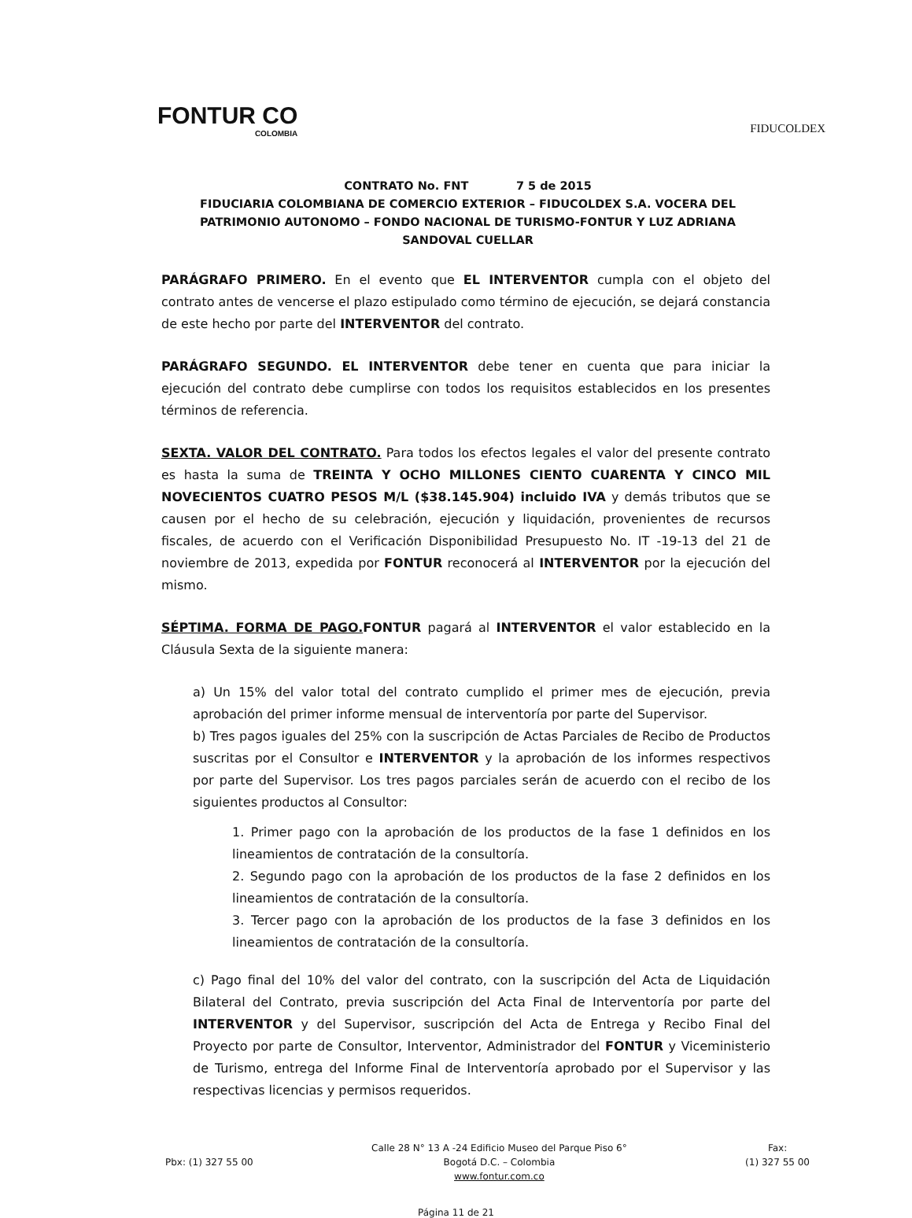FONTUR CO
COLOMBIA
FIDUCOLDEX
CONTRATO No. FNT 7 5 de 2015
FIDUCIARIA COLOMBIANA DE COMERCIO EXTERIOR – FIDUCOLDEX S.A. VOCERA DEL PATRIMONIO AUTONOMO – FONDO NACIONAL DE TURISMO-FONTUR Y LUZ ADRIANA SANDOVAL CUELLAR
PARÁGRAFO PRIMERO. En el evento que EL INTERVENTOR cumpla con el objeto del contrato antes de vencerse el plazo estipulado como término de ejecución, se dejará constancia de este hecho por parte del INTERVENTOR del contrato.
PARÁGRAFO SEGUNDO. EL INTERVENTOR debe tener en cuenta que para iniciar la ejecución del contrato debe cumplirse con todos los requisitos establecidos en los presentes términos de referencia.
SEXTA. VALOR DEL CONTRATO. Para todos los efectos legales el valor del presente contrato es hasta la suma de TREINTA Y OCHO MILLONES CIENTO CUARENTA Y CINCO MIL NOVECIENTOS CUATRO PESOS M/L ($38.145.904) incluido IVA y demás tributos que se causen por el hecho de su celebración, ejecución y liquidación, provenientes de recursos fiscales, de acuerdo con el Verificación Disponibilidad Presupuesto No. IT -19-13 del 21 de noviembre de 2013, expedida por FONTUR reconocerá al INTERVENTOR por la ejecución del mismo.
SÉPTIMA. FORMA DE PAGO. FONTUR pagará al INTERVENTOR el valor establecido en la Cláusula Sexta de la siguiente manera:
a) Un 15% del valor total del contrato cumplido el primer mes de ejecución, previa aprobación del primer informe mensual de interventoría por parte del Supervisor.
b) Tres pagos iguales del 25% con la suscripción de Actas Parciales de Recibo de Productos suscritas por el Consultor e INTERVENTOR y la aprobación de los informes respectivos por parte del Supervisor. Los tres pagos parciales serán de acuerdo con el recibo de los siguientes productos al Consultor:
1. Primer pago con la aprobación de los productos de la fase 1 definidos en los lineamientos de contratación de la consultoría.
2. Segundo pago con la aprobación de los productos de la fase 2 definidos en los lineamientos de contratación de la consultoría.
3. Tercer pago con la aprobación de los productos de la fase 3 definidos en los lineamientos de contratación de la consultoría.
c) Pago final del 10% del valor del contrato, con la suscripción del Acta de Liquidación Bilateral del Contrato, previa suscripción del Acta Final de Interventoría por parte del INTERVENTOR y del Supervisor, suscripción del Acta de Entrega y Recibo Final del Proyecto por parte de Consultor, Interventor, Administrador del FONTUR y Viceministerio de Turismo, entrega del Informe Final de Interventoría aprobado por el Supervisor y las respectivas licencias y permisos requeridos.
Pbx: (1) 327 55 00 Calle 28 N° 13 A -24 Edificio Museo del Parque Piso 6°
Bogotá D.C. – Colombia
www.fontur.com.co
Fax:
(1) 327 55 00
Página 11 de 21